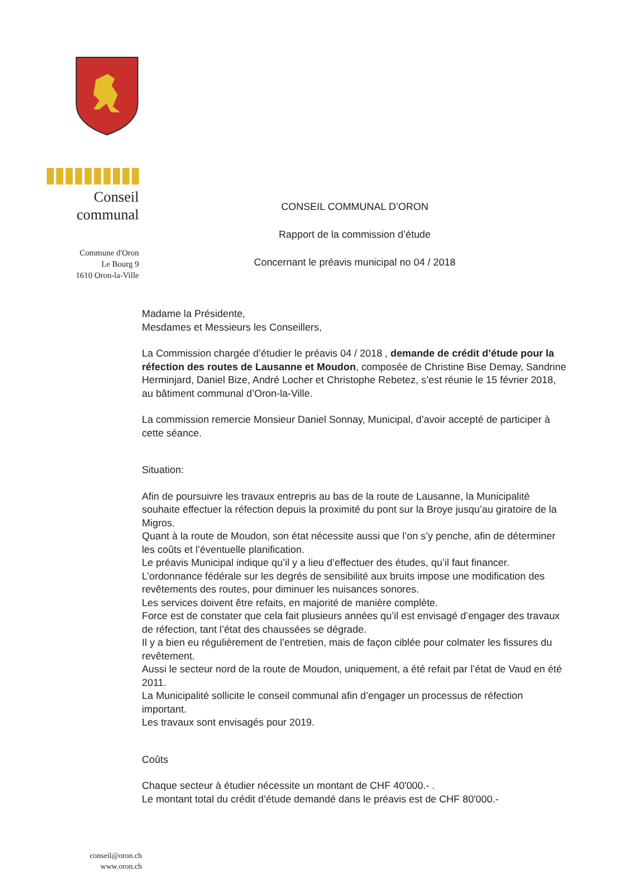Conseil
communal
Commune d'Oron
Le Bourg 9
1610 Oron-la-Ville
CONSEIL COMMUNAL D’ORON
Rapport de la commission d’étude
Concernant le préavis municipal no 04 / 2018
Madame la Présidente,
Mesdames et Messieurs les Conseillers,
La Commission chargée d’étudier le préavis 04 / 2018 , demande de crédit d’étude pour la réfection des routes de Lausanne et Moudon, composée de Christine Bise Demay, Sandrine Herminjard, Daniel Bize, André Locher et Christophe Rebetez, s’est réunie le 15 février 2018, au bâtiment communal d’Oron-la-Ville.
La commission remercie Monsieur Daniel Sonnay, Municipal, d’avoir accepté de participer à cette séance.
Situation:
Afin de poursuivre les travaux entrepris au bas de la route de Lausanne, la Municipalité souhaite effectuer la réfection depuis la proximité du pont sur la Broye jusqu’au giratoire de la Migros.
Quant à la route de Moudon, son état nécessite aussi que l’on s’y penche, afin de déterminer les coûts et l’éventuelle planification.
Le préavis Municipal indique qu’il y a lieu d’effectuer des études, qu’il faut financer.
L’ordonnance fédérale sur les degrés de sensibilité aux bruits impose une modification des revêtements des routes, pour diminuer les nuisances sonores.
Les services doivent être refaits, en majorité de manière complète.
Force est de constater que cela fait plusieurs années qu’il est envisagé d’engager des travaux de réfection, tant l’état des chaussées se dégrade.
Il y a bien eu régulièrement de l’entretien, mais de façon ciblée pour colmater les fissures du revêtement.
Aussi le secteur nord de la route de Moudon, uniquement, a été refait par l’état de Vaud en été 2011.
La Municipalité sollicite le conseil communal afin d’engager un processus de réfection important.
Les travaux sont envisagés pour 2019.
Coûts
Chaque secteur à étudier nécessite un montant de CHF 40'000.- .
Le montant total du crédit d’étude demandé dans le préavis est de CHF 80'000.-
conseil@oron.ch
www.oron.ch